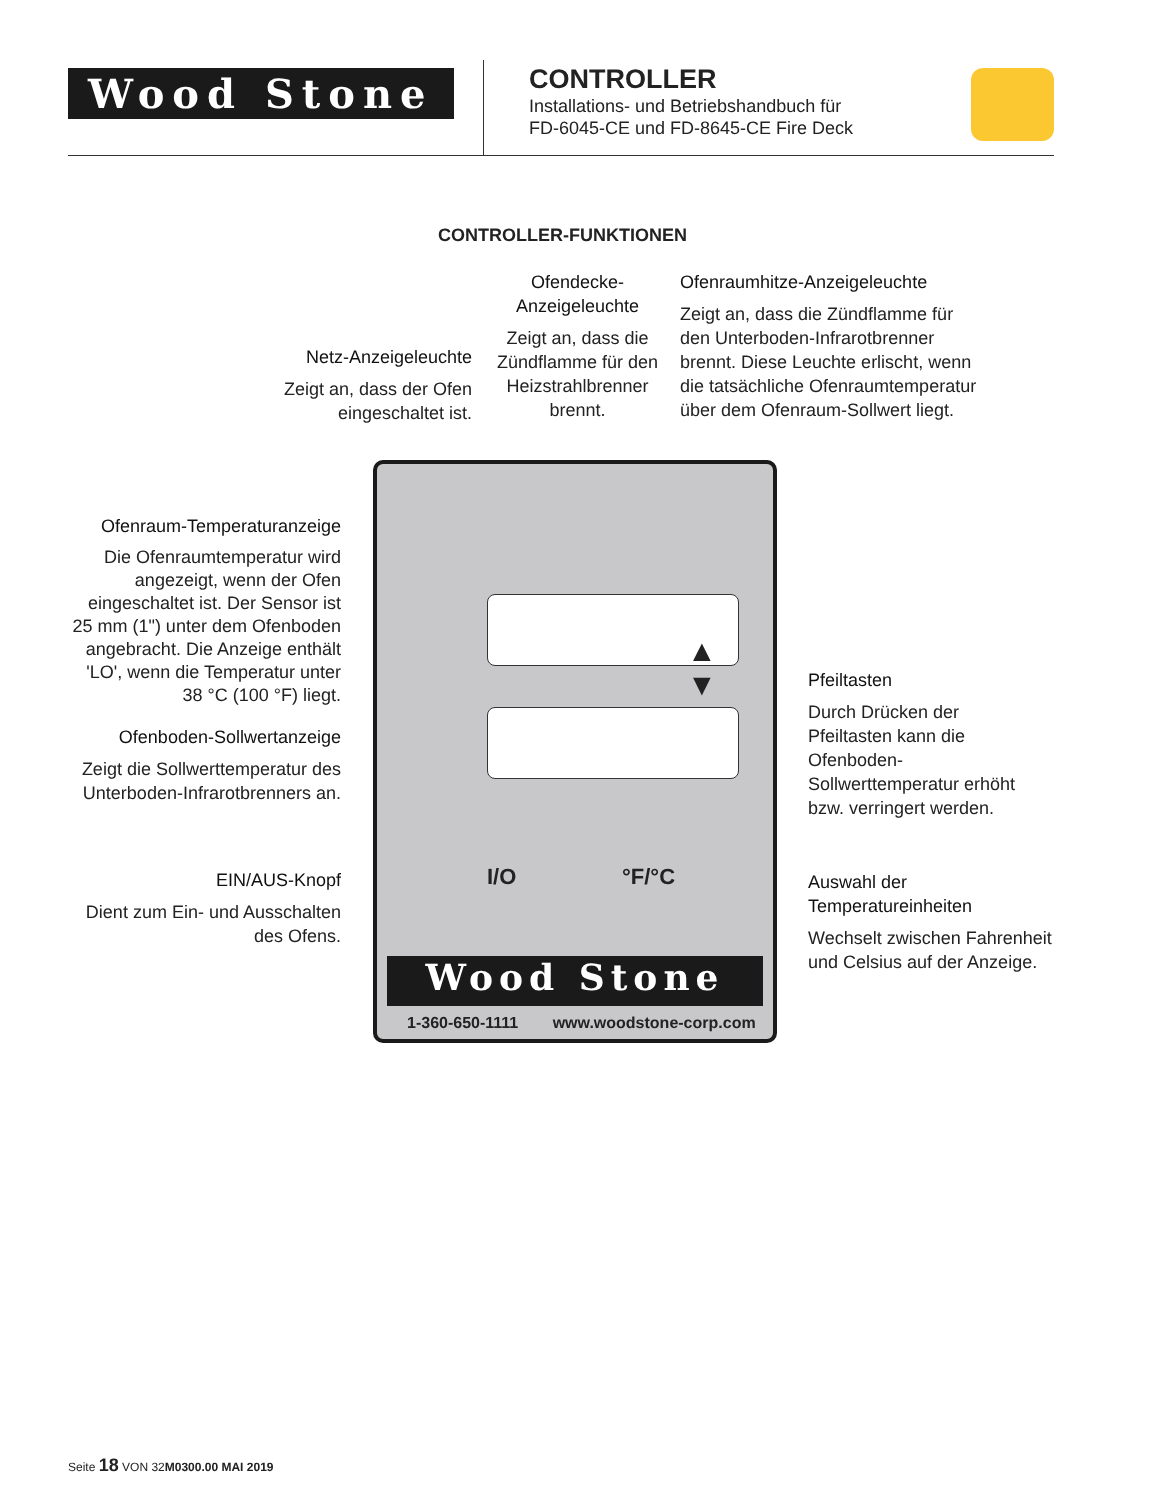Wood Stone
CONTROLLER
Installations- und Betriebshandbuch für
FD-6045-CE und FD-8645-CE Fire Deck
CONTROLLER-FUNKTIONEN
Netz-Anzeigeleuchte
Zeigt an, dass der Ofen eingeschaltet ist.
Ofendecke-
Anzeigeleuchte
Zeigt an, dass die Zündflamme für den Heizstrahlbrenner brennt.
Ofenraumhitze-Anzeigeleuchte
Zeigt an, dass die Zündflamme für den Unterboden-Infrarotbrenner brennt. Diese Leuchte erlischt, wenn die tatsächliche Ofenraumtemperatur über dem Ofenraum-Sollwert liegt.
Ofenraum-Temperaturanzeige
Die Ofenraumtemperatur wird angezeigt, wenn der Ofen eingeschaltet ist. Der Sensor ist 25 mm (1") unter dem Ofenboden angebracht. Die Anzeige enthält 'LO', wenn die Temperatur unter 38 °C (100 °F) liegt.
Ofenboden-Sollwertanzeige
Zeigt die Sollwerttemperatur des Unterboden-Infrarotbrenners an.
EIN/AUS-Knopf
Dient zum Ein- und Ausschalten des Ofens.
Pfeiltasten
Durch Drücken der Pfeiltasten kann die Ofenboden-Sollwerttemperatur erhöht bzw. verringert werden.
Auswahl der Temperatureinheiten
Wechselt zwischen Fahrenheit und Celsius auf der Anzeige.
▲
▼
I/O °F/°C
Wood Stone
1-360-650-1111 www.woodstone-corp.com
Seite 18 VON 32M0300.00 MAI 2019